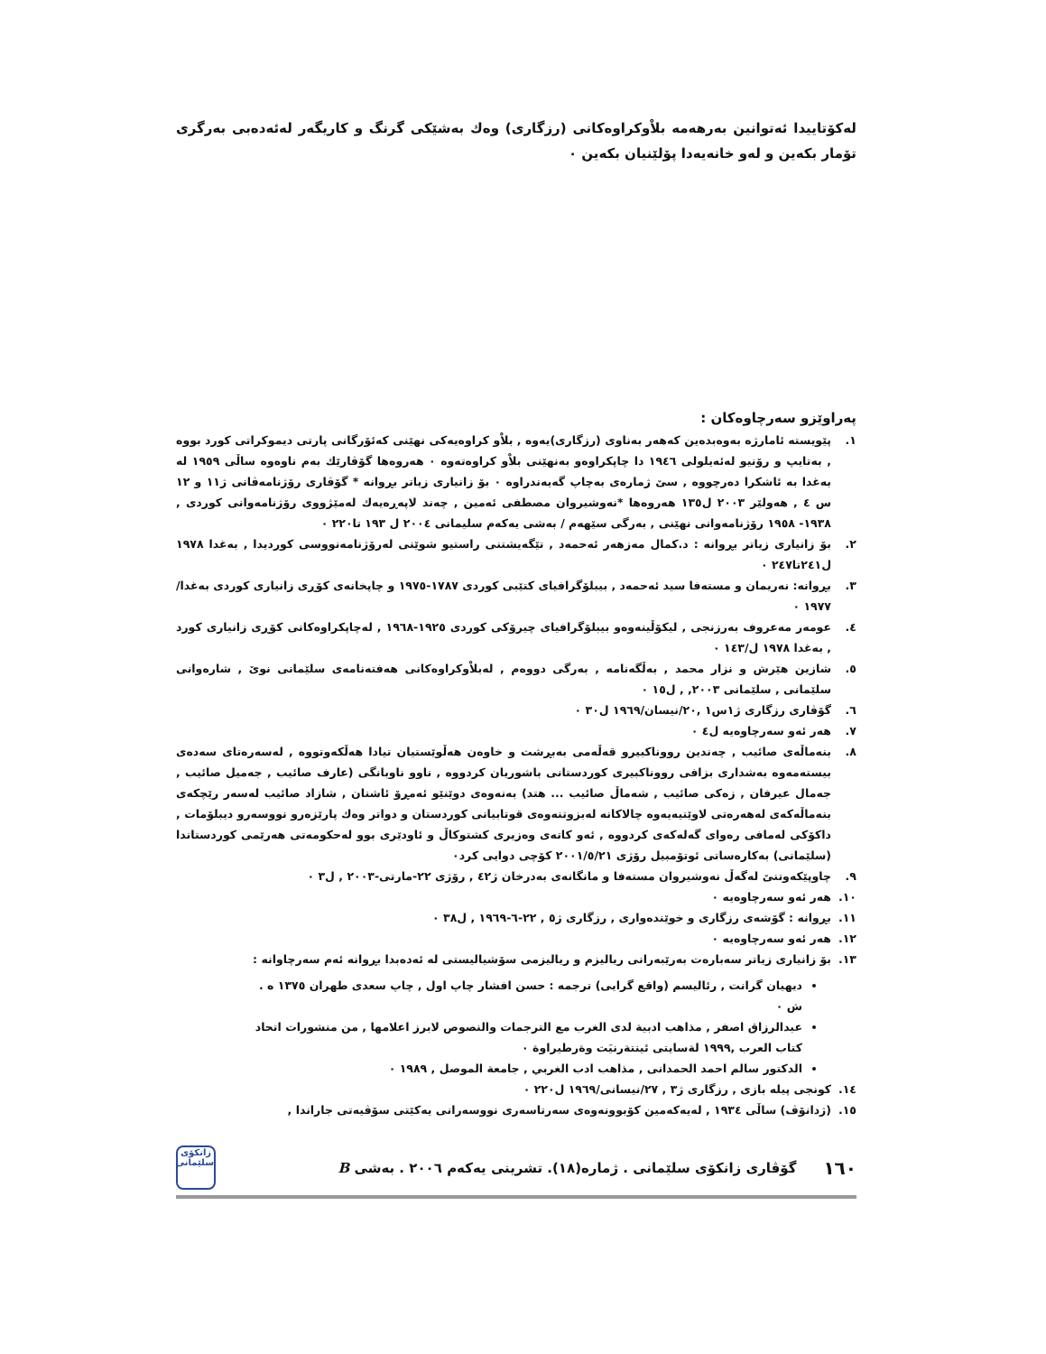لەکۆتاییدا ئەتوانین بەرهەمە بلاْوکراوەکانی (رزگاری) وەك بەشێکی گرنگ و کاریگەر لەئەدەبی بەرگری تۆمار بکەین و لەو خانەیەدا پۆلێنیان بکەین ٠
پەراوێزو سەرچاوەکان :
١. پێویستە ئامارژە بەوەبدەین کەهەر بەناوی (رزگاری)یەوە , بلاْو کراوەیەکی نهێنی کەئۆرگانی پارتی دیموکراتی کورد بووە , بەتایپ و رۆنیو لەئەیلولی ١٩٤٦ دا چاپکراوەو بەنهێنی بلاْو کراوەتەوە ٠ هەروەها گۆڤارێك بەم ناوەوە ساڵی ١٩٥٩ لە بەغدا بە ئاشکرا دەرچووە , سێ ژمارەی بەچاپ گەیەندراوە ٠ بۆ زانیاری زیاتر بڕوانە * گۆڤاری رۆژنامەڤانی ژ١١ و ١٢ س ٤ , هەولێر ٢٠٠٣ ل١٣٥ هەروەها *نەوشیروان مصطفی ئەمین , چەند لاپەڕەیەك لەمێژووی رۆژنامەوانی کوردی , ١٩٣٨- ١٩٥٨ رۆژنامەوانی نهێنی , بەرگی سێهەم / بەشی یەکەم سلیمانی ٢٠٠٤ ل ١٩٣ تا٢٢٠ ٠
٢. بۆ زانیاری زیاتر بڕوانە : د.کمال مەزهەر ئەحمەد , تێگەیشتنی راستیو شوێنی لەرۆژنامەنووسی کوردیدا , بەغدا ١٩٧٨ ل٢٤١تا٢٤٧ ٠
٣. بڕوانە: نەریمان و مستەفا سید ئەحمەد , بیبلۆگرافیای کتێبی کوردی ١٧٨٧-١٩٧٥ و چاپخانەی کۆڕی زانیاری کوردی بەغدا/ ١٩٧٧ ٠
٤. عومەر مەعروف بەرزنجی , لیکۆڵینەوەو بیبلۆگرافیای چیرۆکی کوردی ١٩٢٥-١٩٦٨ , لەچاپکراوەکانی کۆڕی زانیاری کورد , بەغدا ١٩٧٨ ل/١٤٣ ٠
٥. شازین هێرش و نزار محمد , بەڵگەنامە , بەرگی دووەم , لەبلاْوکراوەکانی هەفتەنامەی سلێمانی نوێ , شارەوانی سلێمانی , سلێمانی ٢٠٠٣, , ل١٥ ٠
٦. گۆڤاری رزگاری ژ١س١ ,٢٠/نیسان/١٩٦٩ ل٣٠ ٠
٧. هەر ئەو سەرچاوەیە ل٤ ٠
٨. بنەماڵەی صائیب , چەندین رووناکبیرو قەڵەمی بەبڕشت و خاوەن هەڵوێستیان تیادا هەڵکەوتووە , لەسەرەتای سەدەی بیستەمەوە بەشداری بزافی رووناکبیری کوردستانی باشوریان کردووە , ناوو ناوبانگی (عارف صائیب , جەمیل صائیب , جەمال عیرفان , زەکی صائیب , شەماڵ صائیب ... هتد) بەنەوەی دوێنێو ئەمڕۆ ئاشنان , شازاد صائیب لەسەر رێچکەی بنەماڵەکەی لەهەرەتی لاوێتیەیەوە چالاکانە لەبزوتنەوەی قوتابیانی کوردستان و دواتر وەك پارێزەرو نووسەرو دیبلۆمات , داکۆکی لەمافی رەوای گەلەکەی کردووە , ئەو کاتەی وەزیری کشتوکاڵ و ئاودێری بوو لەحکومەتی هەرێمی کوردستاندا (سلێمانی) بەکارەساتی ئوتۆمبیل رۆژی ٢٠٠١/٥/٢١ کۆچی دوایی کرد٠
٩. چاوپێکەوتنێ لەگەڵ نەوشیروان مستەفا و مانگانەی بەدرخان ژ٤٢ , رۆژی ٢٢-مارتی-٢٠٠٣ , ل٣ ٠
١٠. هەر ئەو سەرچاوەیە ٠
١١. بڕوانە : گۆشەی رزگاری و خوێندەواری , رزگاری ژ٥ , ٢٢-٦-١٩٦٩ , ل٣٨ ٠
١٢. هەر ئەو سەرچاوەیە ٠
١٣. بۆ زانیاری زیاتر سەبارەت بەرێبەرانی ریالیزم و ریالیزمی سۆشیالیستی لە ئەدەبدا بڕوانە ئەم سەرچاوانە :
دیهیان گرانت , رئالیسم (واقع گرایی) ترجمە : حسن افشار چاپ اول , چاپ سعدی طهران ١٣٧٥ ه . ش ٠
عبدالرزاق اصفر , مذاهب ادبیة لدی الغرب مع الترجمات والنصوص لابرز اعلامها , من منشورات اتحاد کتاب العرب ,١٩٩٩ لةسایتی ئینتةرنیَت وةرطیراوة ٠
الدکتور سالم احمد الحمدانی , مذاهب ادب الغربي , جامعة الموصل , ١٩٨٩ ٠
١٤. کونجی پیلە بازی , رزگاری ژ٣ , ٢٧/نیسانی/١٩٦٩ ل٢٢٠ ٠
١٥. (ژدانۆڤ) ساڵی ١٩٣٤ , لەیەکەمین کۆبوونەوەی سەرتاسەری نووسەرانی یەکێتی سۆڤیەتی جاراندا ,
١٦٠ گۆڤاری زانکۆی سلێمانی . ژمارە(١٨). تشرینی یەکەم ٢٠٠٦ . بەشی B زانکۆی سلێمانی